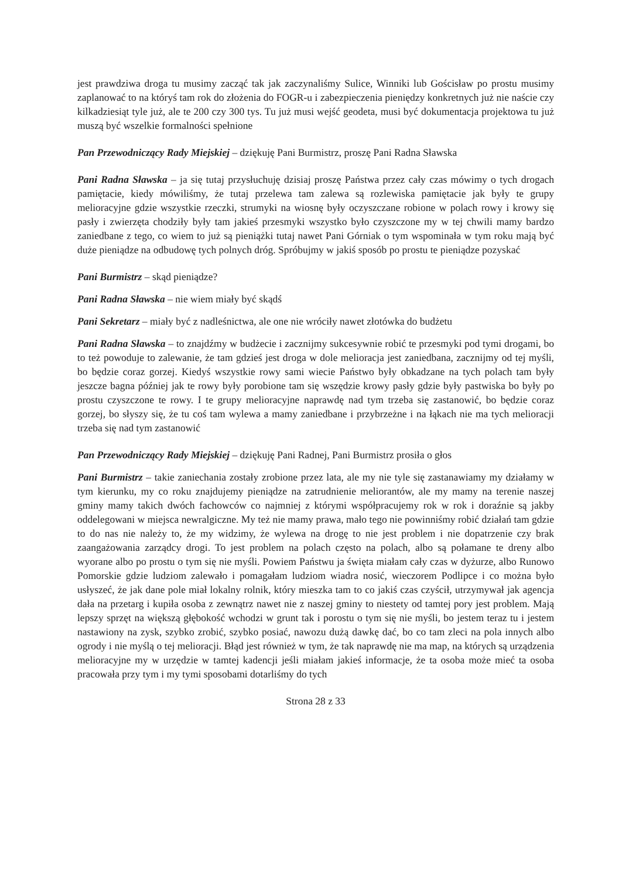jest prawdziwa droga tu musimy zacząć tak jak zaczynaliśmy Sulice, Winniki lub Gościsław po prostu musimy zaplanować to na któryś tam rok do złożenia do FOGR-u i zabezpieczenia pieniędzy konkretnych już nie naście czy kilkadziesiąt tyle już, ale te 200 czy 300 tys. Tu już musi wejść geodeta, musi być dokumentacja projektowa tu już muszą być wszelkie formalności spełnione
Pan Przewodniczący Rady Miejskiej – dziękuję Pani Burmistrz, proszę Pani Radna Sławska
Pani Radna Sławska – ja się tutaj przysłuchuję dzisiaj proszę Państwa przez cały czas mówimy o tych drogach pamiętacie, kiedy mówiliśmy, że tutaj przelewa tam zalewa są rozlewiska pamiętacie jak były te grupy melioracyjne gdzie wszystkie rzeczki, strumyki na wiosnę były oczyszczane robione w polach rowy i krowy się pasły i zwierzęta chodziły były tam jakieś przesmyki wszystko było czyszczone my w tej chwili mamy bardzo zaniedbane z tego, co wiem to już są pieniążki tutaj nawet Pani Górniak o tym wspominała w tym roku mają być duże pieniądze na odbudowę tych polnych dróg. Spróbujmy w jakiś sposób po prostu te pieniądze pozyskać
Pani Burmistrz – skąd pieniądze?
Pani Radna Sławska – nie wiem miały być skądś
Pani Sekretarz – miały być z nadleśnictwa, ale one nie wróciły nawet złotówka do budżetu
Pani Radna Sławska – to znajdźmy w budżecie i zacznijmy sukcesywnie robić te przesmyki pod tymi drogami, bo to też powoduje to zalewanie, że tam gdzieś jest droga w dole melioracja jest zaniedbana, zacznijmy od tej myśli, bo będzie coraz gorzej. Kiedyś wszystkie rowy sami wiecie Państwo były obkadzane na tych polach tam były jeszcze bagna później jak te rowy były porobione tam się wszędzie krowy pasły gdzie były pastwiska bo były po prostu czyszczone te rowy. I te grupy melioracyjne naprawdę nad tym trzeba się zastanowić, bo będzie coraz gorzej, bo słyszy się, że tu coś tam wylewa a mamy zaniedbane i przybrzeżne i na łąkach nie ma tych melioracji trzeba się nad tym zastanowić
Pan Przewodniczący Rady Miejskiej – dziękuję Pani Radnej, Pani Burmistrz prosiła o głos
Pani Burmistrz – takie zaniechania zostały zrobione przez lata, ale my nie tyle się zastanawiamy my działamy w tym kierunku, my co roku znajdujemy pieniądze na zatrudnienie meliorantów, ale my mamy na terenie naszej gminy mamy takich dwóch fachowców co najmniej z którymi współpracujemy rok w rok i doraźnie są jakby oddelegowani w miejsca newralgiczne. My też nie mamy prawa, mało tego nie powinniśmy robić działań tam gdzie to do nas nie należy to, że my widzimy, że wylewa na drogę to nie jest problem i nie dopatrzenie czy brak zaangażowania zarządcy drogi. To jest problem na polach często na polach, albo są połamane te dreny albo wyorane albo po prostu o tym się nie myśli. Powiem Państwu ja święta miałam cały czas w dyżurze, albo Runowo Pomorskie gdzie ludziom zalewało i pomagałam ludziom wiadra nosić, wieczorem Podlipce i co można było usłyszeć, że jak dane pole miał lokalny rolnik, który mieszka tam to co jakiś czas czyścił, utrzymywał jak agencja dała na przetarg i kupiła osoba z zewnątrz nawet nie z naszej gminy to niestety od tamtej pory jest problem. Mają lepszy sprzęt na większą głębokość wchodzi w grunt tak i porostu o tym się nie myśli, bo jestem teraz tu i jestem nastawiony na zysk, szybko zrobić, szybko posiać, nawozu dużą dawkę dać, bo co tam zleci na pola innych albo ogrody i nie myślą o tej melioracji. Błąd jest również w tym, że tak naprawdę nie ma map, na których są urządzenia melioracyjne my w urzędzie w tamtej kadencji jeśli miałam jakieś informacje, że ta osoba może mieć ta osoba pracowała przy tym i my tymi sposobami dotarliśmy do tych
Strona 28 z 33